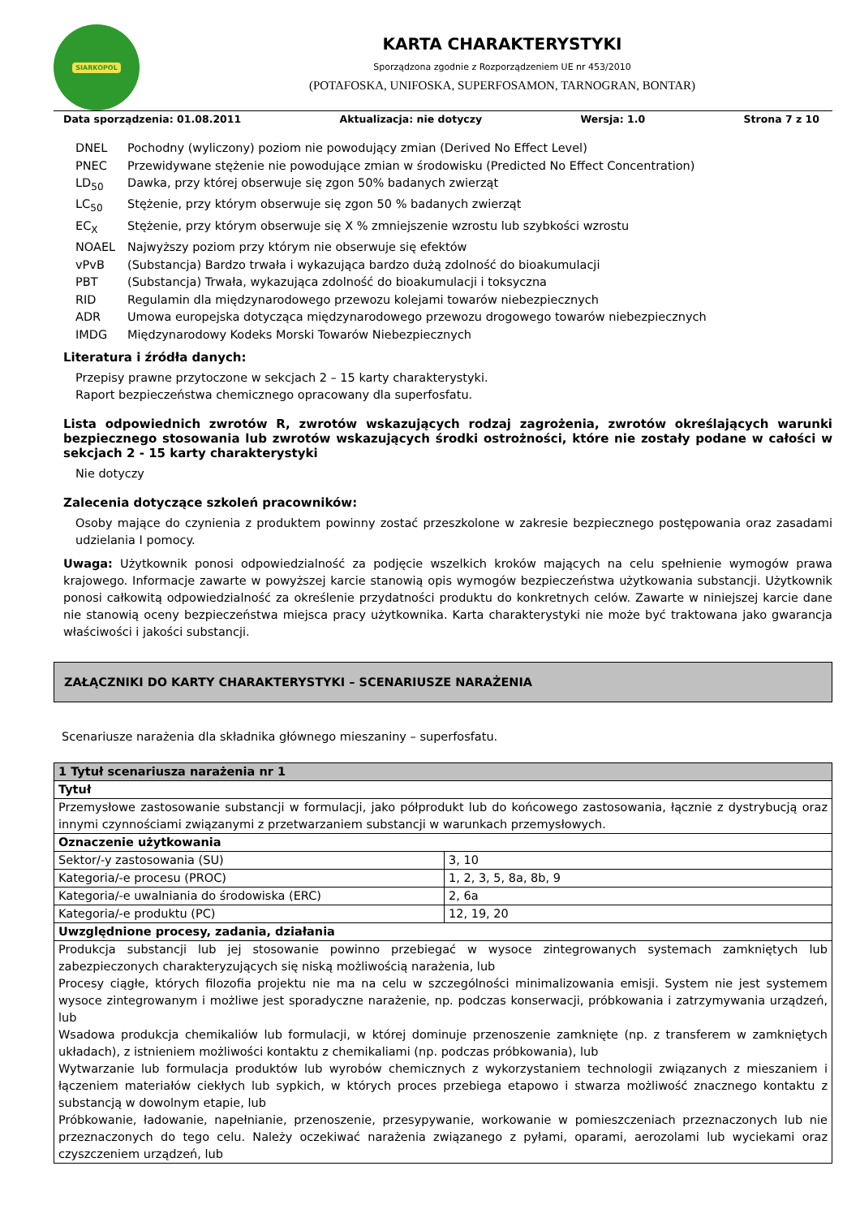SIARKOPOL
KARTA CHARAKTERYSTYKI
Sporządzona zgodnie z Rozporządzeniem UE nr 453/2010
(POTAFOSKA, UNIFOSKA, SUPERFOSAMON, TARNOGRAN, BONTAR)
Data sporządzenia: 01.08.2011 Aktualizacja: nie dotyczy Wersja: 1.0 Strona 7 z 10
DNEL Pochodny (wyliczony) poziom nie powodujący zmian (Derived No Effect Level) PNEC Przewidywane stężenie nie powodujące zmian w środowisku (Predicted No Effect Concentration) LD<sub>50</sub> Dawka, przy której obserwuje się zgon 50% badanych zwierząt LC<sub>50</sub> Stężenie, przy którym obserwuje się zgon 50 % badanych zwierząt EC<sub>X</sub> Stężenie, przy którym obserwuje się X % zmniejszenie wzrostu lub szybkości wzrostu NOAEL Najwyższy poziom przy którym nie obserwuje się efektów vPvB (Substancja) Bardzo trwała i wykazująca bardzo dużą zdolność do bioakumulacji PBT (Substancja) Trwała, wykazująca zdolność do bioakumulacji i toksyczna RID Regulamin dla międzynarodowego przewozu kolejami towarów niebezpiecznych ADR Umowa europejska dotycząca międzynarodowego przewozu drogowego towarów niebezpiecznych IMDG Międzynarodowy Kodeks Morski Towarów Niebezpiecznych
Literatura i źródła danych:
Przepisy prawne przytoczone w sekcjach 2 – 15 karty charakterystyki.
Raport bezpieczeństwa chemicznego opracowany dla superfosfatu.
Lista odpowiednich zwrotów R, zwrotów wskazujących rodzaj zagrożenia, zwrotów określających warunki bezpiecznego stosowania lub zwrotów wskazujących środki ostrożności, które nie zostały podane w całości w sekcjach 2 - 15 karty charakterystyki
Nie dotyczy
Zalecenia dotyczące szkoleń pracowników:
Osoby mające do czynienia z produktem powinny zostać przeszkolone w zakresie bezpiecznego postępowania oraz zasadami udzielania I pomocy.
Uwaga: Użytkownik ponosi odpowiedzialność za podjęcie wszelkich kroków mających na celu spełnienie wymogów prawa krajowego. Informacje zawarte w powyższej karcie stanowią opis wymogów bezpieczeństwa użytkowania substancji. Użytkownik ponosi całkowitą odpowiedzialność za określenie przydatności produktu do konkretnych celów. Zawarte w niniejszej karcie dane nie stanowią oceny bezpieczeństwa miejsca pracy użytkownika. Karta charakterystyki nie może być traktowana jako gwarancja właściwości i jakości substancji.
ZAŁĄCZNIKI DO KARTY CHARAKTERYSTYKI – SCENARIUSZE NARAŻENIA
Scenariusze narażenia dla składnika głównego mieszaniny – superfosfatu.
| 1 Tytuł scenariusza narażenia nr 1 | |
| Tytuł | |
| Przemysłowe zastosowanie substancji w formulacji, jako półprodukt lub do końcowego zastosowania, łącznie z dystrybucją oraz innymi czynnościami związanymi z przetwarzaniem substancji w warunkach przemysłowych. | |
| Oznaczenie użytkowania | |
| Sektor/-y zastosowania (SU) | 3, 10 |
| Kategoria/-e procesu (PROC) | 1, 2, 3, 5, 8a, 8b, 9 |
| Kategoria/-e uwalniania do środowiska (ERC) | 2, 6a |
| Kategoria/-e produktu (PC) | 12, 19, 20 |
| Uwzględnione procesy, zadania, działania | |
| Produkcja substancji lub jej stosowanie powinno przebiegać w wysoce zintegrowanych systemach zamkniętych lub zabezpieczonych charakteryzujących się niską możliwością narażenia, lub Procesy ciągłe, których filozofia projektu nie ma na celu w szczególności minimalizowania emisji. System nie jest systemem wysoce zintegrowanym i możliwe jest sporadyczne narażenie, np. podczas konserwacji, próbkowania i zatrzymywania urządzeń, lub Wsadowa produkcja chemikaliów lub formulacji, w której dominuje przenoszenie zamknięte (np. z transferem w zamkniętych układach), z istnieniem możliwości kontaktu z chemikaliami (np. podczas próbkowania), lub Wytwarzanie lub formulacja produktów lub wyrobów chemicznych z wykorzystaniem technologii związanych z mieszaniem i łączeniem materiałów ciekłych lub sypkich, w których proces przebiega etapowo i stwarza możliwość znacznego kontaktu z substancją w dowolnym etapie, lub Próbkowanie, ładowanie, napełnianie, przenoszenie, przesypywanie, workowanie w pomieszczeniach przeznaczonych lub nie przeznaczonych do tego celu. Należy oczekiwać narażenia związanego z pyłami, oparami, aerozolami lub wyciekami oraz czyszczeniem urządzeń, lub | |